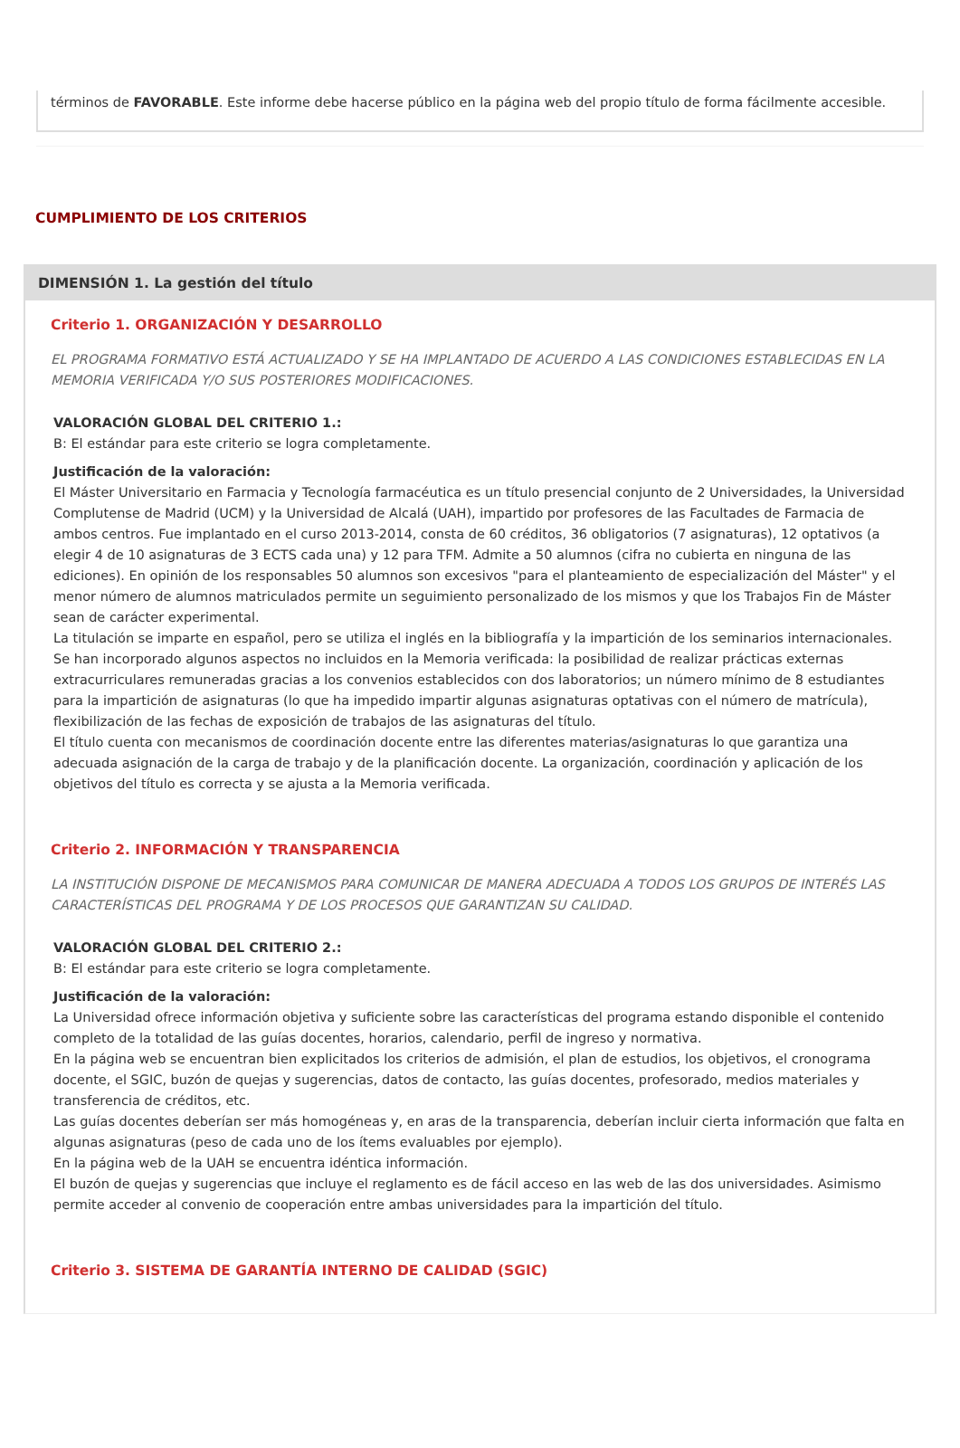términos de FAVORABLE. Este informe debe hacerse público en la página web del propio título de forma fácilmente accesible.
CUMPLIMIENTO DE LOS CRITERIOS
DIMENSIÓN 1. La gestión del título
Criterio 1. ORGANIZACIÓN Y DESARROLLO
EL PROGRAMA FORMATIVO ESTÁ ACTUALIZADO Y SE HA IMPLANTADO DE ACUERDO A LAS CONDICIONES ESTABLECIDAS EN LA MEMORIA VERIFICADA Y/O SUS POSTERIORES MODIFICACIONES.
VALORACIÓN GLOBAL DEL CRITERIO 1.:
B: El estándar para este criterio se logra completamente.
Justificación de la valoración:
El Máster Universitario en Farmacia y Tecnología farmacéutica es un título presencial conjunto de 2 Universidades, la Universidad Complutense de Madrid (UCM) y la Universidad de Alcalá (UAH), impartido por profesores de las Facultades de Farmacia de ambos centros. Fue implantado en el curso 2013-2014, consta de 60 créditos, 36 obligatorios (7 asignaturas), 12 optativos (a elegir 4 de 10 asignaturas de 3 ECTS cada una) y 12 para TFM. Admite a 50 alumnos (cifra no cubierta en ninguna de las ediciones). En opinión de los responsables 50 alumnos son excesivos "para el planteamiento de especialización del Máster" y el menor número de alumnos matriculados permite un seguimiento personalizado de los mismos y que los Trabajos Fin de Máster sean de carácter experimental.
La titulación se imparte en español, pero se utiliza el inglés en la bibliografía y la impartición de los seminarios internacionales. Se han incorporado algunos aspectos no incluidos en la Memoria verificada: la posibilidad de realizar prácticas externas extracurriculares remuneradas gracias a los convenios establecidos con dos laboratorios; un número mínimo de 8 estudiantes para la impartición de asignaturas (lo que ha impedido impartir algunas asignaturas optativas con el número de matrícula), flexibilización de las fechas de exposición de trabajos de las asignaturas del título.
El título cuenta con mecanismos de coordinación docente entre las diferentes materias/asignaturas lo que garantiza una adecuada asignación de la carga de trabajo y de la planificación docente. La organización, coordinación y aplicación de los objetivos del título es correcta y se ajusta a la Memoria verificada.
Criterio 2. INFORMACIÓN Y TRANSPARENCIA
LA INSTITUCIÓN DISPONE DE MECANISMOS PARA COMUNICAR DE MANERA ADECUADA A TODOS LOS GRUPOS DE INTERÉS LAS CARACTERÍSTICAS DEL PROGRAMA Y DE LOS PROCESOS QUE GARANTIZAN SU CALIDAD.
VALORACIÓN GLOBAL DEL CRITERIO 2.:
B: El estándar para este criterio se logra completamente.
Justificación de la valoración:
La Universidad ofrece información objetiva y suficiente sobre las características del programa estando disponible el contenido completo de la totalidad de las guías docentes, horarios, calendario, perfil de ingreso y normativa.
En la página web se encuentran bien explicitados los criterios de admisión, el plan de estudios, los objetivos, el cronograma docente, el SGIC, buzón de quejas y sugerencias, datos de contacto, las guías docentes, profesorado, medios materiales y transferencia de créditos, etc.
Las guías docentes deberían ser más homogéneas y, en aras de la transparencia, deberían incluir cierta información que falta en algunas asignaturas (peso de cada uno de los ítems evaluables por ejemplo).
En la página web de la UAH se encuentra idéntica información.
El buzón de quejas y sugerencias que incluye el reglamento es de fácil acceso en las web de las dos universidades. Asimismo permite acceder al convenio de cooperación entre ambas universidades para la impartición del título.
Criterio 3. SISTEMA DE GARANTÍA INTERNO DE CALIDAD (SGIC)